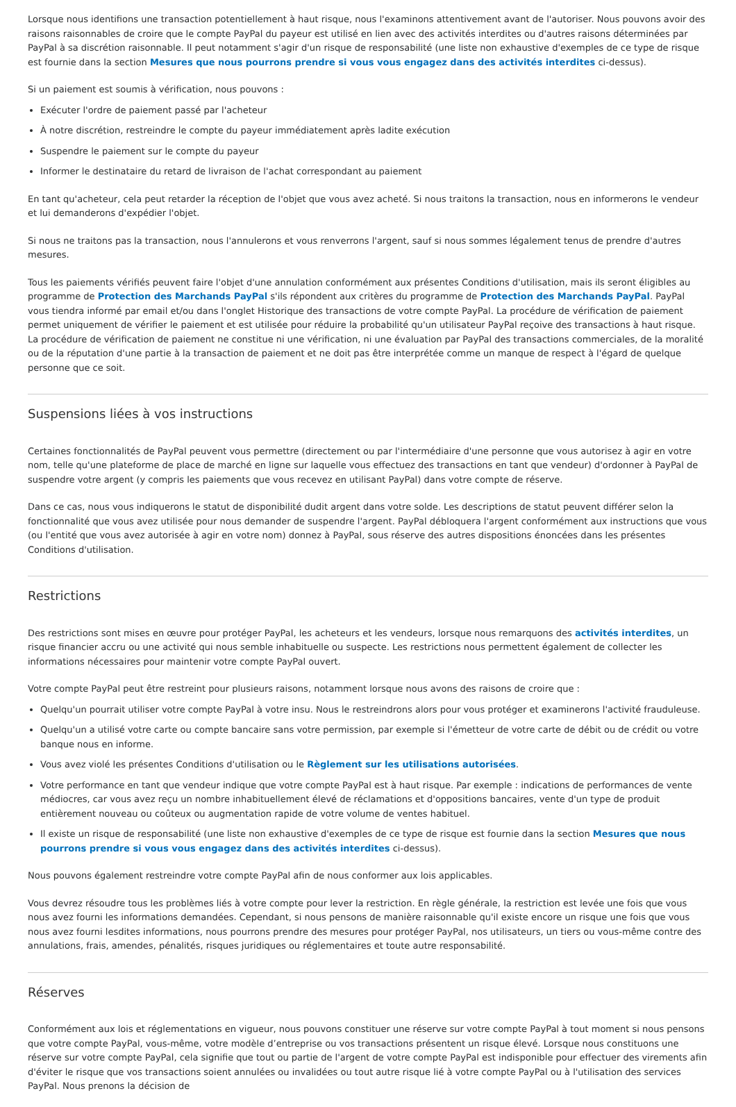Lorsque nous identifions une transaction potentiellement à haut risque, nous l'examinons attentivement avant de l'autoriser. Nous pouvons avoir des raisons raisonnables de croire que le compte PayPal du payeur est utilisé en lien avec des activités interdites ou d'autres raisons déterminées par PayPal à sa discrétion raisonnable. Il peut notamment s'agir d'un risque de responsabilité (une liste non exhaustive d'exemples de ce type de risque est fournie dans la section Mesures que nous pourrons prendre si vous vous engagez dans des activités interdites ci-dessus).
Si un paiement est soumis à vérification, nous pouvons :
Exécuter l'ordre de paiement passé par l'acheteur
À notre discrétion, restreindre le compte du payeur immédiatement après ladite exécution
Suspendre le paiement sur le compte du payeur
Informer le destinataire du retard de livraison de l'achat correspondant au paiement
En tant qu'acheteur, cela peut retarder la réception de l'objet que vous avez acheté. Si nous traitons la transaction, nous en informerons le vendeur et lui demanderons d'expédier l'objet.
Si nous ne traitons pas la transaction, nous l'annulerons et vous renverrons l'argent, sauf si nous sommes légalement tenus de prendre d'autres mesures.
Tous les paiements vérifiés peuvent faire l'objet d'une annulation conformément aux présentes Conditions d'utilisation, mais ils seront éligibles au programme de Protection des Marchands PayPal s'ils répondent aux critères du programme de Protection des Marchands PayPal. PayPal vous tiendra informé par email et/ou dans l'onglet Historique des transactions de votre compte PayPal. La procédure de vérification de paiement permet uniquement de vérifier le paiement et est utilisée pour réduire la probabilité qu'un utilisateur PayPal reçoive des transactions à haut risque. La procédure de vérification de paiement ne constitue ni une vérification, ni une évaluation par PayPal des transactions commerciales, de la moralité ou de la réputation d'une partie à la transaction de paiement et ne doit pas être interprétée comme un manque de respect à l'égard de quelque personne que ce soit.
Suspensions liées à vos instructions
Certaines fonctionnalités de PayPal peuvent vous permettre (directement ou par l'intermédiaire d'une personne que vous autorisez à agir en votre nom, telle qu'une plateforme de place de marché en ligne sur laquelle vous effectuez des transactions en tant que vendeur) d'ordonner à PayPal de suspendre votre argent (y compris les paiements que vous recevez en utilisant PayPal) dans votre compte de réserve.
Dans ce cas, nous vous indiquerons le statut de disponibilité dudit argent dans votre solde. Les descriptions de statut peuvent différer selon la fonctionnalité que vous avez utilisée pour nous demander de suspendre l'argent. PayPal débloquera l'argent conformément aux instructions que vous (ou l'entité que vous avez autorisée à agir en votre nom) donnez à PayPal, sous réserve des autres dispositions énoncées dans les présentes Conditions d'utilisation.
Restrictions
Des restrictions sont mises en œuvre pour protéger PayPal, les acheteurs et les vendeurs, lorsque nous remarquons des activités interdites, un risque financier accru ou une activité qui nous semble inhabituelle ou suspecte. Les restrictions nous permettent également de collecter les informations nécessaires pour maintenir votre compte PayPal ouvert.
Votre compte PayPal peut être restreint pour plusieurs raisons, notamment lorsque nous avons des raisons de croire que :
Quelqu'un pourrait utiliser votre compte PayPal à votre insu. Nous le restreindrons alors pour vous protéger et examinerons l'activité frauduleuse.
Quelqu'un a utilisé votre carte ou compte bancaire sans votre permission, par exemple si l'émetteur de votre carte de débit ou de crédit ou votre banque nous en informe.
Vous avez violé les présentes Conditions d'utilisation ou le Règlement sur les utilisations autorisées.
Votre performance en tant que vendeur indique que votre compte PayPal est à haut risque. Par exemple : indications de performances de vente médiocres, car vous avez reçu un nombre inhabituellement élevé de réclamations et d'oppositions bancaires, vente d'un type de produit entièrement nouveau ou coûteux ou augmentation rapide de votre volume de ventes habituel.
Il existe un risque de responsabilité (une liste non exhaustive d'exemples de ce type de risque est fournie dans la section Mesures que nous pourrons prendre si vous vous engagez dans des activités interdites ci-dessus).
Nous pouvons également restreindre votre compte PayPal afin de nous conformer aux lois applicables.
Vous devrez résoudre tous les problèmes liés à votre compte pour lever la restriction. En règle générale, la restriction est levée une fois que vous nous avez fourni les informations demandées. Cependant, si nous pensons de manière raisonnable qu'il existe encore un risque une fois que vous nous avez fourni lesdites informations, nous pourrons prendre des mesures pour protéger PayPal, nos utilisateurs, un tiers ou vous-même contre des annulations, frais, amendes, pénalités, risques juridiques ou réglementaires et toute autre responsabilité.
Réserves
Conformément aux lois et réglementations en vigueur, nous pouvons constituer une réserve sur votre compte PayPal à tout moment si nous pensons que votre compte PayPal, vous-même, votre modèle d’entreprise ou vos transactions présentent un risque élevé. Lorsque nous constituons une réserve sur votre compte PayPal, cela signifie que tout ou partie de l'argent de votre compte PayPal est indisponible pour effectuer des virements afin d'éviter le risque que vos transactions soient annulées ou invalidées ou tout autre risque lié à votre compte PayPal ou à l'utilisation des services PayPal. Nous prenons la décision de